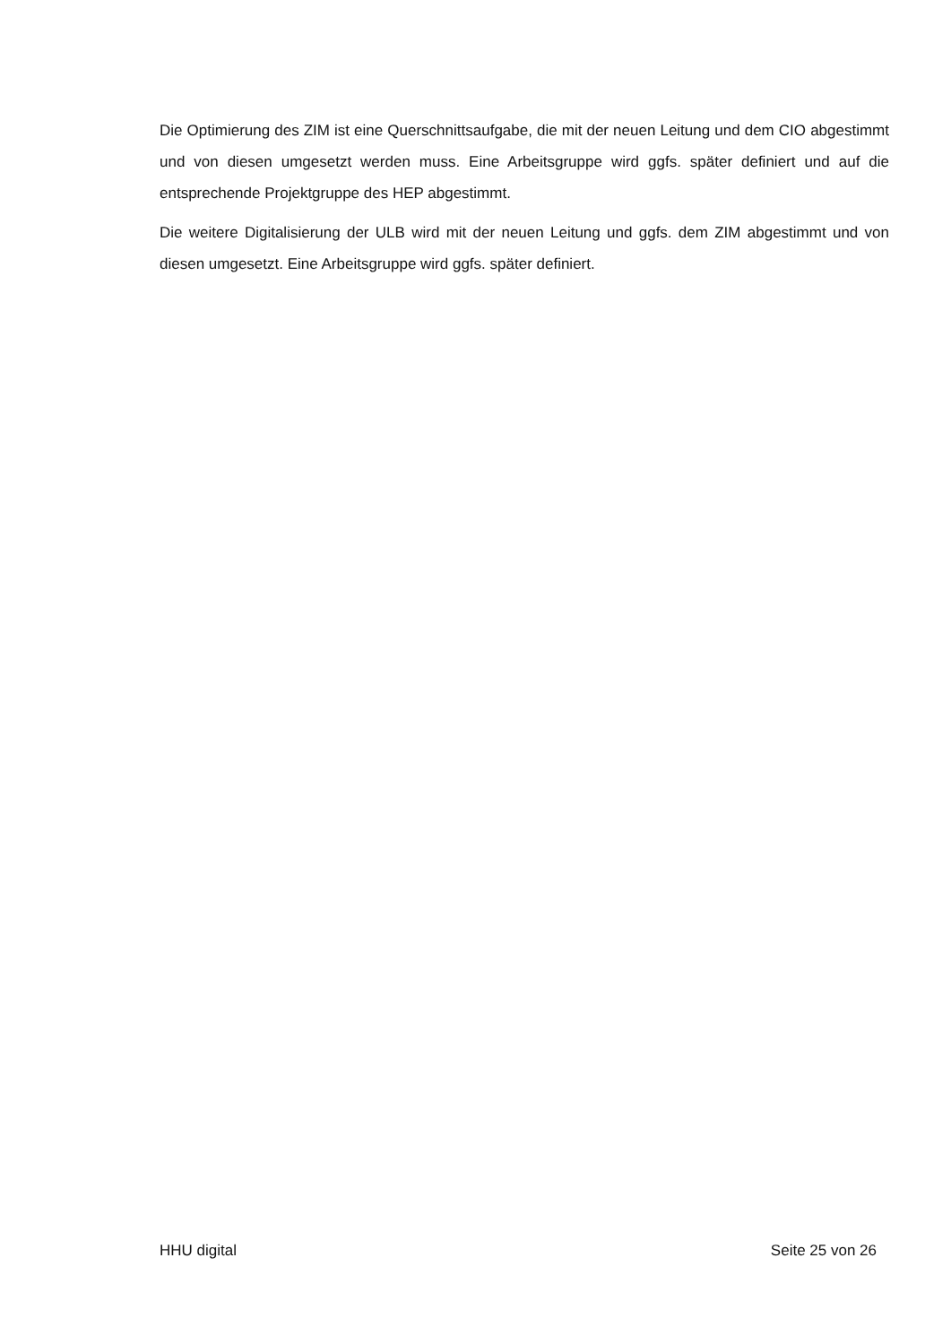Die Optimierung des ZIM ist eine Querschnittsaufgabe, die mit der neuen Leitung und dem CIO abgestimmt und von diesen umgesetzt werden muss. Eine Arbeitsgruppe wird ggfs. später definiert und auf die entsprechende Projektgruppe des HEP abgestimmt.
Die weitere Digitalisierung der ULB wird mit der neuen Leitung und ggfs. dem ZIM abgestimmt und von diesen umgesetzt. Eine Arbeitsgruppe wird ggfs. später definiert.
HHU digital Seite 25 von 26